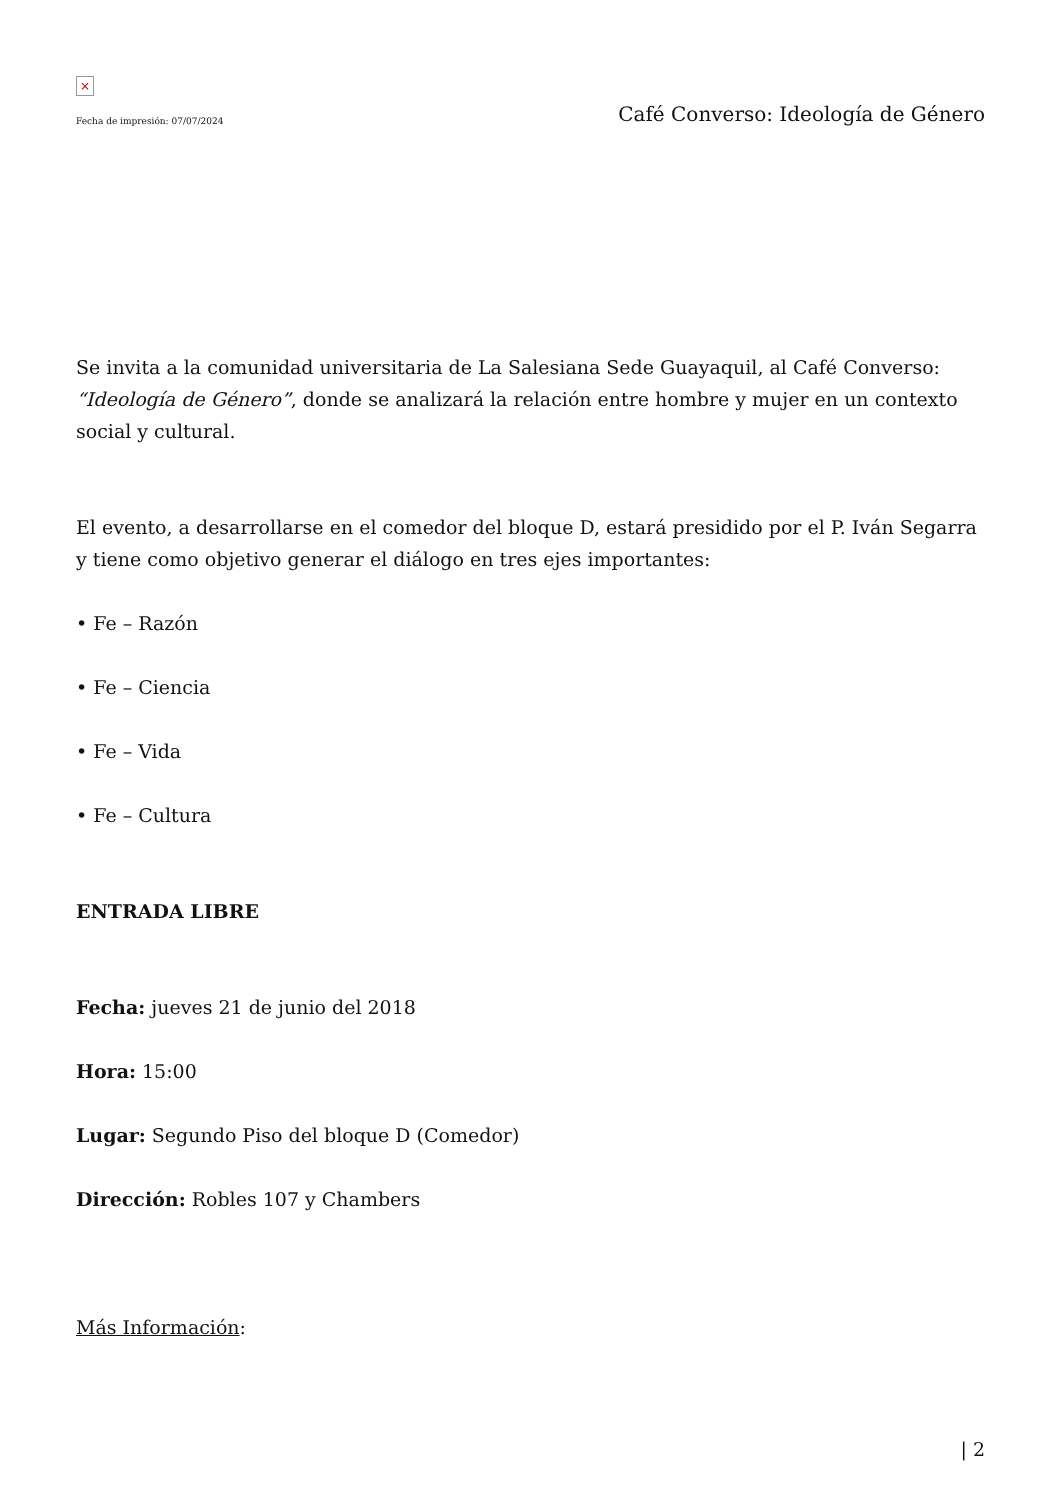×
Fecha de impresión: 07/07/2024 Café Converso: Ideología de Género
Se invita a la comunidad universitaria de La Salesiana Sede Guayaquil, al Café Converso: “Ideología de Género”, donde se analizará la relación entre hombre y mujer en un contexto social y cultural.
El evento, a desarrollarse en el comedor del bloque D, estará presidido por el P. Iván Segarra y tiene como objetivo generar el diálogo en tres ejes importantes:
• Fe – Razón
• Fe – Ciencia
• Fe – Vida
• Fe – Cultura
ENTRADA LIBRE
Fecha: jueves 21 de junio del 2018
Hora: 15:00
Lugar: Segundo Piso del bloque D (Comedor)
Dirección: Robles 107 y Chambers
Más Información:
| 2